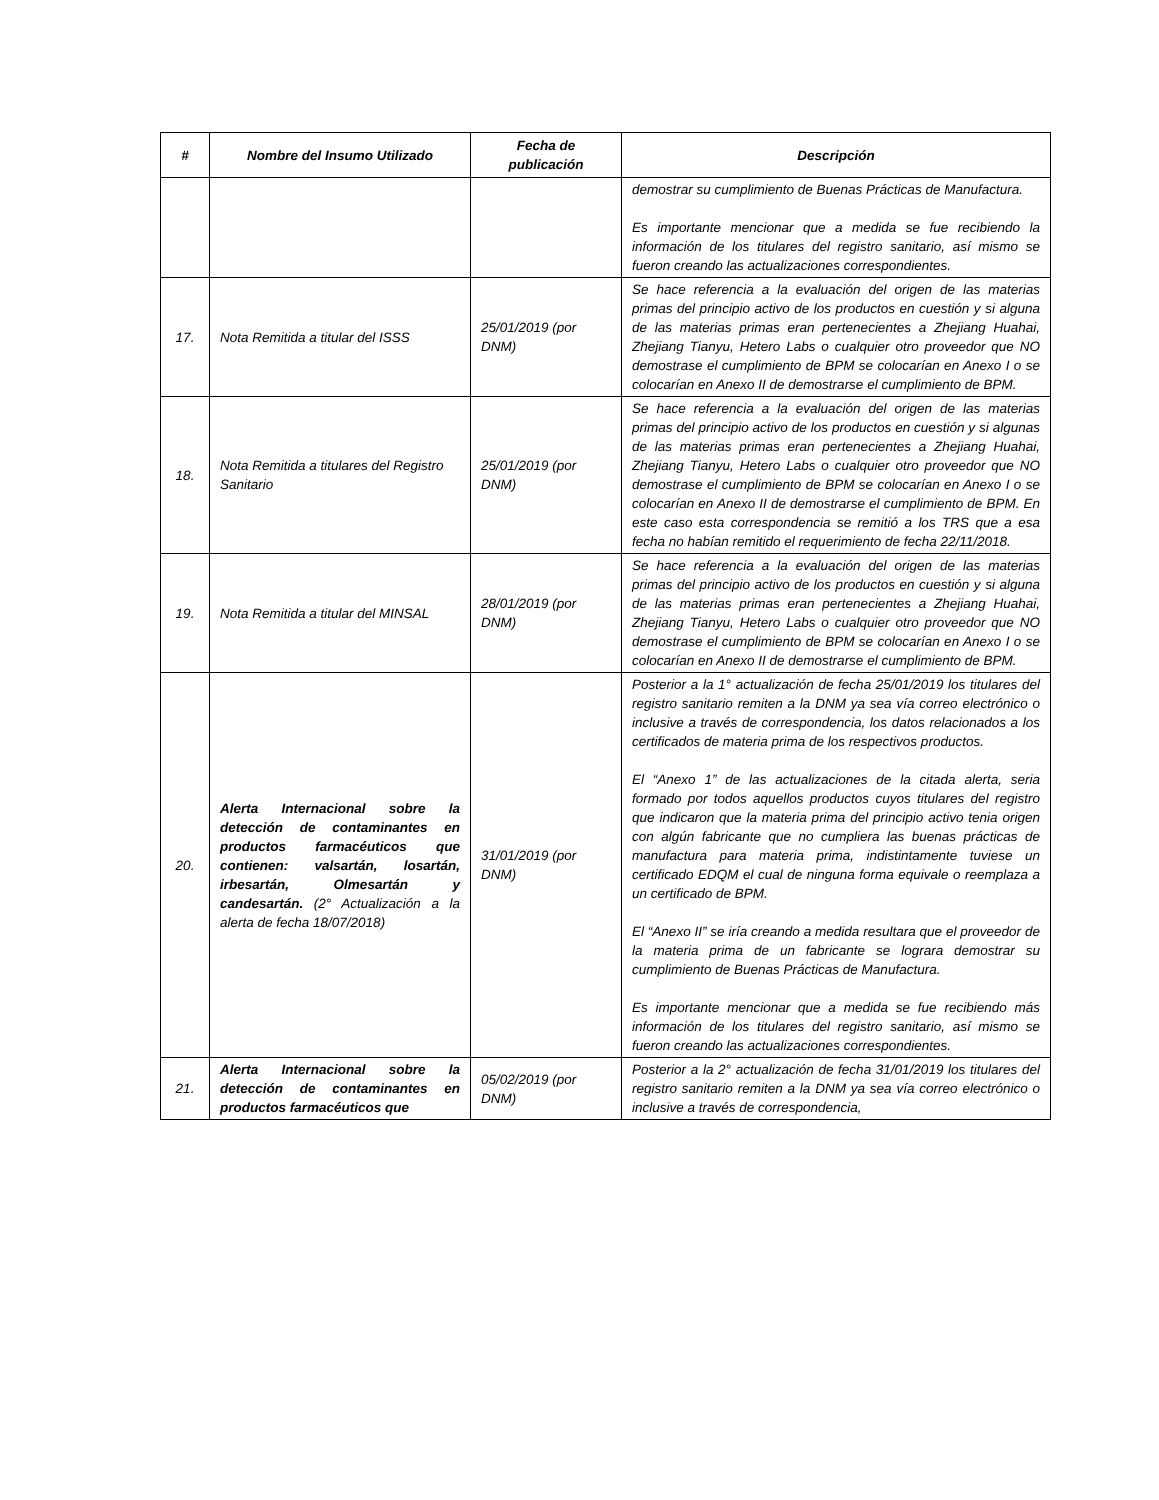| # | Nombre del Insumo Utilizado | Fecha de publicación | Descripción |
| --- | --- | --- | --- |
| | | | demostrar su cumplimiento de Buenas Prácticas de Manufactura. Es importante mencionar que a medida se fue recibiendo la información de los titulares del registro sanitario, así mismo se fueron creando las actualizaciones correspondientes. |
| 17. | Nota Remitida a titular del ISSS | 25/01/2019 (por DNM) | Se hace referencia a la evaluación del origen de las materias primas del principio activo de los productos en cuestión y si alguna de las materias primas eran pertenecientes a Zhejiang Huahai, Zhejiang Tianyu, Hetero Labs o cualquier otro proveedor que NO demostrase el cumplimiento de BPM se colocarían en Anexo I o se colocarían en Anexo II de demostrarse el cumplimiento de BPM. |
| 18. | Nota Remitida a titulares del Registro Sanitario | 25/01/2019 (por DNM) | Se hace referencia a la evaluación del origen de las materias primas del principio activo de los productos en cuestión y si algunas de las materias primas eran pertenecientes a Zhejiang Huahai, Zhejiang Tianyu, Hetero Labs o cualquier otro proveedor que NO demostrase el cumplimiento de BPM se colocarían en Anexo I o se colocarían en Anexo II de demostrarse el cumplimiento de BPM. En este caso esta correspondencia se remitió a los TRS que a esa fecha no habían remitido el requerimiento de fecha 22/11/2018. |
| 19. | Nota Remitida a titular del MINSAL | 28/01/2019 (por DNM) | Se hace referencia a la evaluación del origen de las materias primas del principio activo de los productos en cuestión y si alguna de las materias primas eran pertenecientes a Zhejiang Huahai, Zhejiang Tianyu, Hetero Labs o cualquier otro proveedor que NO demostrase el cumplimiento de BPM se colocarían en Anexo I o se colocarían en Anexo II de demostrarse el cumplimiento de BPM. |
| 20. | Alerta Internacional sobre la detección de contaminantes en productos farmacéuticos que contienen: valsartán, losartán, irbesartán, Olmesartán y candesartán. (2° Actualización a la alerta de fecha 18/07/2018) | 31/01/2019 (por DNM) | Posterior a la 1° actualización de fecha 25/01/2019 los titulares del registro sanitario remiten a la DNM ya sea vía correo electrónico o inclusive a través de correspondencia, los datos relacionados a los certificados de materia prima de los respectivos productos. El “Anexo 1” de las actualizaciones de la citada alerta, seria formado por todos aquellos productos cuyos titulares del registro que indicaron que la materia prima del principio activo tenia origen con algún fabricante que no cumpliera las buenas prácticas de manufactura para materia prima, indistintamente tuviese un certificado EDQM el cual de ninguna forma equivale o reemplaza a un certificado de BPM. El “Anexo II” se iría creando a medida resultara que el proveedor de la materia prima de un fabricante se lograra demostrar su cumplimiento de Buenas Prácticas de Manufactura. Es importante mencionar que a medida se fue recibiendo más información de los titulares del registro sanitario, así mismo se fueron creando las actualizaciones correspondientes. |
| 21. | Alerta Internacional sobre la detección de contaminantes en productos farmacéuticos que | 05/02/2019 (por DNM) | Posterior a la 2° actualización de fecha 31/01/2019 los titulares del registro sanitario remiten a la DNM ya sea vía correo electrónico o inclusive a través de correspondencia, |